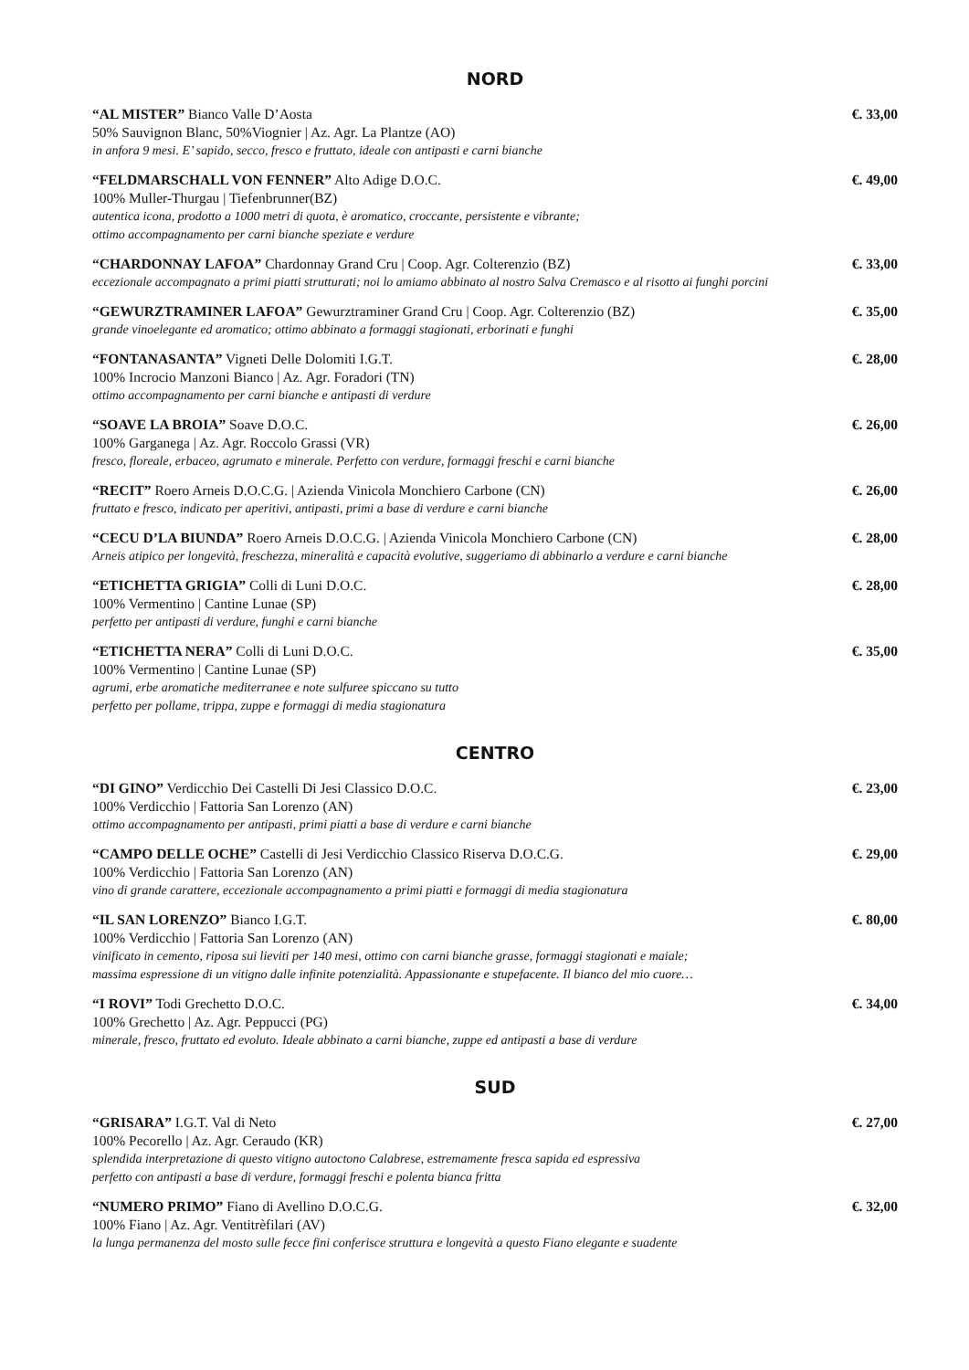NORD
“AL MISTER” Bianco Valle D’Aosta €. 33,00
50% Sauvignon Blanc, 50%Viognier | Az. Agr. La Plantze (AO)
in anfora 9 mesi. E’ sapido, secco, fresco e fruttato, ideale con antipasti e carni bianche
“FELDMARSCHALL VON FENNER” Alto Adige D.O.C. €. 49,00
100% Muller-Thurgau | Tiefenbrunner(BZ)
autentica icona, prodotto a 1000 metri di quota, è aromatico, croccante, persistente e vibrante;
ottimo accompagnamento per carni bianche speziate e verdure
“CHARDONNAY LAFOA” Chardonnay Grand Cru | Coop. Agr. Colterenzio (BZ) €. 33,00
eccezionale accompagnato a primi piatti strutturati; noi lo amiamo abbinato al nostro Salva Cremasco e al risotto ai funghi porcini
“GEWURZTRAMINER LAFOA” Gewurztraminer Grand Cru | Coop. Agr. Colterenzio (BZ) €. 35,00
grande vinoelegante ed aromatico; ottimo abbinato a formaggi stagionati, erborinati e funghi
“FONTANASANTA” Vigneti Delle Dolomiti I.G.T. €. 28,00
100% Incrocio Manzoni Bianco | Az. Agr. Foradori (TN)
ottimo accompagnamento per carni bianche e antipasti di verdure
“SOAVE LA BROIA” Soave D.O.C. €. 26,00
100% Garganega | Az. Agr. Roccolo Grassi (VR)
fresco, floreale, erbaceo, agrumato e minerale. Perfetto con verdure, formaggi freschi e carni bianche
“RECIT” Roero Arneis D.O.C.G. | Azienda Vinicola Monchiero Carbone (CN) €. 26,00
fruttato e fresco, indicato per aperitivi, antipasti, primi a base di verdure e carni bianche
“CECU D’LA BIUNDA” Roero Arneis D.O.C.G. | Azienda Vinicola Monchiero Carbone (CN) €. 28,00
Arneis atipico per longevità, freschezza, mineralità e capacità evolutive, suggeriamo di abbinarlo a verdure e carni bianche
“ETICHETTA GRIGIA” Colli di Luni D.O.C. €. 28,00
100% Vermentino | Cantine Lunae (SP)
perfetto per antipasti di verdure, funghi e carni bianche
“ETICHETTA NERA” Colli di Luni D.O.C. €. 35,00
100% Vermentino | Cantine Lunae (SP)
agrumi, erbe aromatiche mediterranee e note sulfuree spiccano su tutto
perfetto per pollame, trippa, zuppe e formaggi di media stagionatura
CENTRO
“DI GINO” Verdicchio Dei Castelli Di Jesi Classico D.O.C. €. 23,00
100% Verdicchio | Fattoria San Lorenzo (AN)
ottimo accompagnamento per antipasti, primi piatti a base di verdure e carni bianche
“CAMPO DELLE OCHE” Castelli di Jesi Verdicchio Classico Riserva D.O.C.G. €. 29,00
100% Verdicchio | Fattoria San Lorenzo (AN)
vino di grande carattere, eccezionale accompagnamento a primi piatti e formaggi di media stagionatura
“IL SAN LORENZO” Bianco I.G.T. €. 80,00
100% Verdicchio | Fattoria San Lorenzo (AN)
vinificato in cemento, riposa sui lieviti per 140 mesi, ottimo con carni bianche grasse, formaggi stagionati e maiale;
massima espressione di un vitigno dalle infinite potenzialità. Appassionante e stupefacente. Il bianco del mio cuore…
“I ROVI” Todi Grechetto D.O.C. €. 34,00
100% Grechetto | Az. Agr. Peppucci (PG)
minerale, fresco, fruttato ed evoluto. Ideale abbinato a carni bianche, zuppe ed antipasti a base di verdure
SUD
“GRISARA” I.G.T. Val di Neto €. 27,00
100% Pecorello | Az. Agr. Ceraudo (KR)
splendida interpretazione di questo vitigno autoctono Calabrese, estremamente fresca sapida ed espressiva
perfetto con antipasti a base di verdure, formaggi freschi e polenta bianca fritta
“NUMERO PRIMO” Fiano di Avellino D.O.C.G. €. 32,00
100% Fiano | Az. Agr. Ventitrèfilari (AV)
la lunga permanenza del mosto sulle fecce fini conferisce struttura e longevità a questo Fiano elegante e suadente